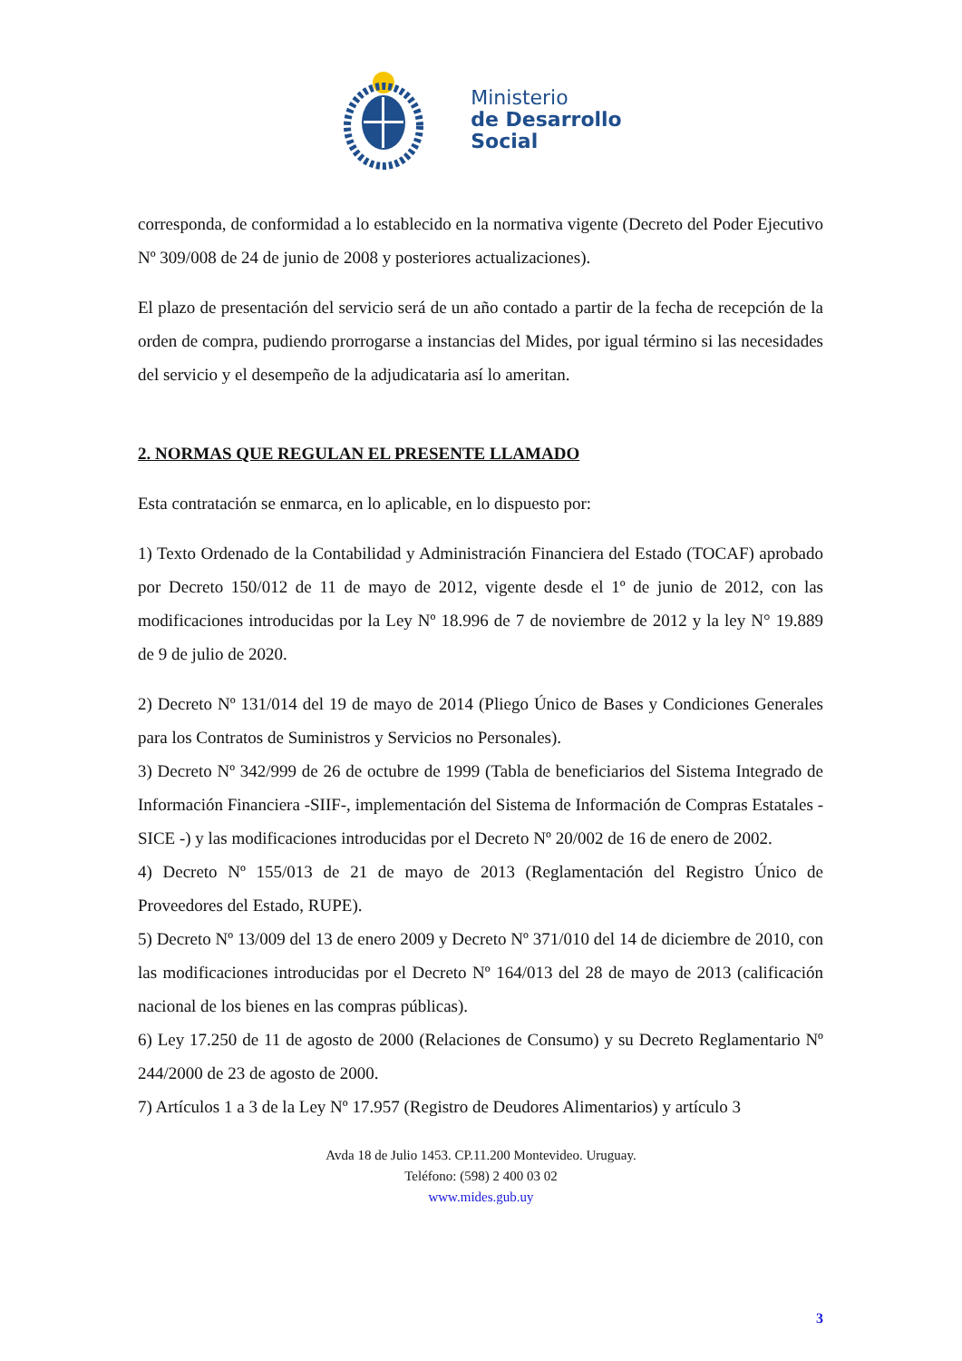Ministerio
de Desarrollo
Social
corresponda, de conformidad a lo establecido en la normativa vigente (Decreto del Poder Ejecutivo Nº 309/008 de 24 de junio de 2008 y posteriores actualizaciones).
El plazo de presentación del servicio será de un año contado a partir de la fecha de recepción de la orden de compra, pudiendo prorrogarse a instancias del Mides, por igual término si las necesidades del servicio y el desempeño de la adjudicataria así lo ameritan.
2. NORMAS QUE REGULAN EL PRESENTE LLAMADO
Esta contratación se enmarca, en lo aplicable, en lo dispuesto por:
1) Texto Ordenado de la Contabilidad y Administración Financiera del Estado (TOCAF) aprobado por Decreto 150/012 de 11 de mayo de 2012, vigente desde el 1º de junio de 2012, con las modificaciones introducidas por la Ley Nº 18.996 de 7 de noviembre de 2012 y la ley N° 19.889 de 9 de julio de 2020.
2) Decreto Nº 131/014 del 19 de mayo de 2014 (Pliego Único de Bases y Condiciones Generales para los Contratos de Suministros y Servicios no Personales).
3) Decreto Nº 342/999 de 26 de octubre de 1999 (Tabla de beneficiarios del Sistema Integrado de Información Financiera -SIIF-, implementación del Sistema de Información de Compras Estatales - SICE -) y las modificaciones introducidas por el Decreto Nº 20/002 de 16 de enero de 2002.
4) Decreto Nº 155/013 de 21 de mayo de 2013 (Reglamentación del Registro Único de Proveedores del Estado, RUPE).
5) Decreto Nº 13/009 del 13 de enero 2009 y Decreto Nº 371/010 del 14 de diciembre de 2010, con las modificaciones introducidas por el Decreto Nº 164/013 del 28 de mayo de 2013 (calificación nacional de los bienes en las compras públicas).
6) Ley 17.250 de 11 de agosto de 2000 (Relaciones de Consumo) y su Decreto Reglamentario Nº 244/2000 de 23 de agosto de 2000.
7) Artículos 1 a 3 de la Ley Nº 17.957 (Registro de Deudores Alimentarios) y artículo 3
Avda 18 de Julio 1453. CP.11.200 Montevideo. Uruguay.
Teléfono: (598) 2 400 03 02
www.mides.gub.uy
3